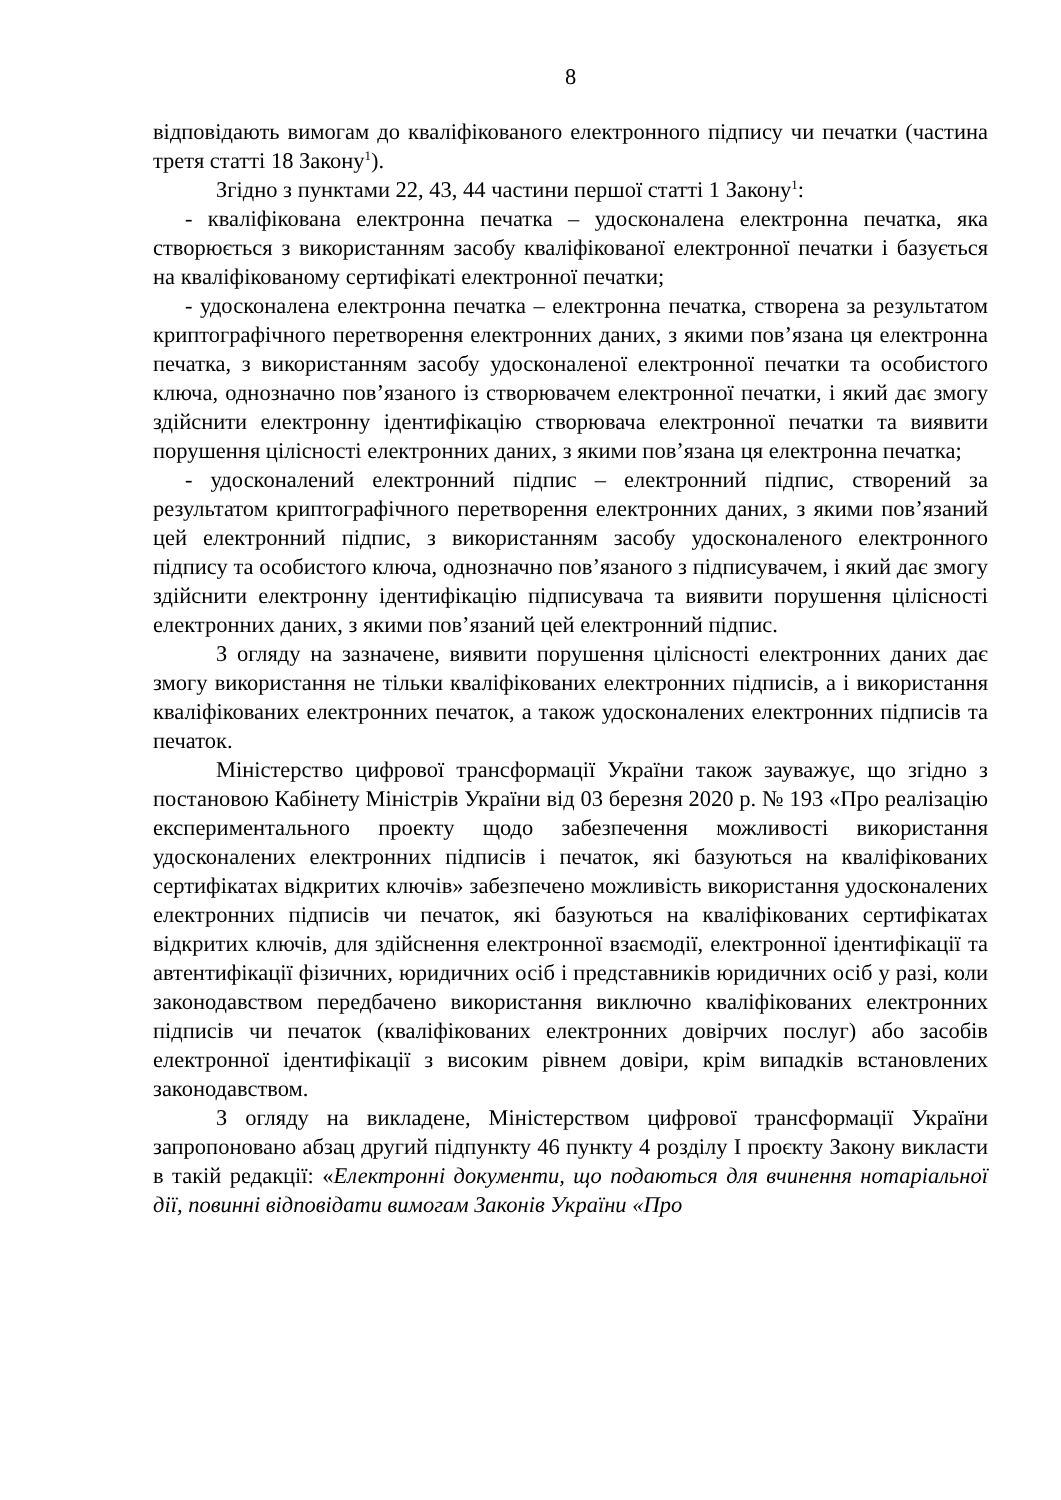8
відповідають вимогам до кваліфікованого електронного підпису чи печатки (частина третя статті 18 Закону<sup>1</sup>).
Згідно з пунктами 22, 43, 44 частини першої статті 1 Закону<sup>1</sup>:
- кваліфікована електронна печатка – удосконалена електронна печатка, яка створюється з використанням засобу кваліфікованої електронної печатки і базується на кваліфікованому сертифікаті електронної печатки;
- удосконалена електронна печатка – електронна печатка, створена за результатом криптографічного перетворення електронних даних, з якими пов’язана ця електронна печатка, з використанням засобу удосконаленої електронної печатки та особистого ключа, однозначно пов’язаного із створювачем електронної печатки, і який дає змогу здійснити електронну ідентифікацію створювача електронної печатки та виявити порушення цілісності електронних даних, з якими пов’язана ця електронна печатка;
- удосконалений електронний підпис – електронний підпис, створений за результатом криптографічного перетворення електронних даних, з якими пов’язаний цей електронний підпис, з використанням засобу удосконаленого електронного підпису та особистого ключа, однозначно пов’язаного з підписувачем, і який дає змогу здійснити електронну ідентифікацію підписувача та виявити порушення цілісності електронних даних, з якими пов’язаний цей електронний підпис.
З огляду на зазначене, виявити порушення цілісності електронних даних дає змогу використання не тільки кваліфікованих електронних підписів, а і використання кваліфікованих електронних печаток, а також удосконалених електронних підписів та печаток.
Міністерство цифрової трансформації України також зауважує, що згідно з постановою Кабінету Міністрів України від 03 березня 2020 р. № 193 «Про реалізацію експериментального проекту щодо забезпечення можливості використання удосконалених електронних підписів і печаток, які базуються на кваліфікованих сертифікатах відкритих ключів» забезпечено можливість використання удосконалених електронних підписів чи печаток, які базуються на кваліфікованих сертифікатах відкритих ключів, для здійснення електронної взаємодії, електронної ідентифікації та автентифікації фізичних, юридичних осіб і представників юридичних осіб у разі, коли законодавством передбачено використання виключно кваліфікованих електронних підписів чи печаток (кваліфікованих електронних довірчих послуг) або засобів електронної ідентифікації з високим рівнем довіри, крім випадків встановлених законодавством.
З огляду на викладене, Міністерством цифрової трансформації України запропоновано абзац другий підпункту 46 пункту 4 розділу I проєкту Закону викласти в такій редакції: «Електронні документи, що подаються для вчинення нотаріальної дії, повинні відповідати вимогам Законів України «Про